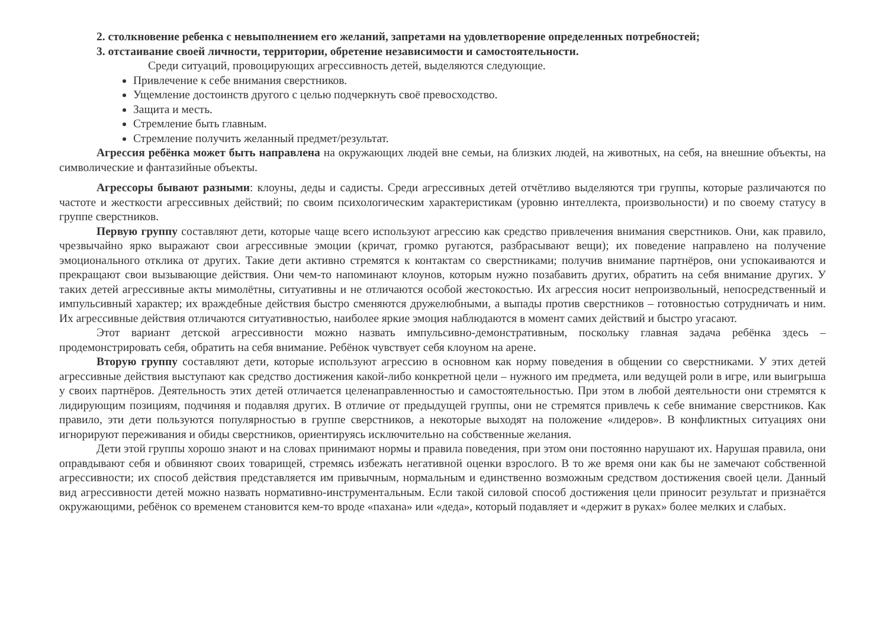2. столкновение ребенка с невыполнением его желаний, запретами на удовлетворение определенных потребностей;
3. отстаивание своей личности, территории, обретение независимости и самостоятельности.
Среди ситуаций, провоцирующих агрессивность детей, выделяются следующие.
Привлечение к себе внимания сверстников.
Ущемление достоинств другого с целью подчеркнуть своё превосходство.
Защита и месть.
Стремление быть главным.
Стремление получить желанный предмет/результат.
Агрессия ребёнка может быть направлена на окружающих людей вне семьи, на близких людей, на животных, на себя, на внешние объекты, на символические и фантазийные объекты.
Агрессоры бывают разными: клоуны, деды и садисты. Среди агрессивных детей отчётливо выделяются три группы, которые различаются по частоте и жесткости агрессивных действий; по своим психологическим характеристикам (уровню интеллекта, произвольности) и по своему статусу в группе сверстников.
Первую группу составляют дети, которые чаще всего используют агрессию как средство привлечения внимания сверстников. Они, как правило, чрезвычайно ярко выражают свои агрессивные эмоции (кричат, громко ругаются, разбрасывают вещи); их поведение направлено на получение эмоционального отклика от других. Такие дети активно стремятся к контактам со сверстниками; получив внимание партнёров, они успокаиваются и прекращают свои вызывающие действия. Они чем-то напоминают клоунов, которым нужно позабавить других, обратить на себя внимание других. У таких детей агрессивные акты мимолётны, ситуативны и не отличаются особой жестокостью. Их агрессия носит непроизвольный, непосредственный и импульсивный характер; их враждебные действия быстро сменяются дружелюбными, а выпады против сверстников – готовностью сотрудничать и ним. Их агрессивные действия отличаются ситуативностью, наиболее яркие эмоция наблюдаются в момент самих действий и быстро угасают.
Этот вариант детской агрессивности можно назвать импульсивно-демонстративным, поскольку главная задача ребёнка здесь – продемонстрировать себя, обратить на себя внимание. Ребёнок чувствует себя клоуном на арене.
Вторую группу составляют дети, которые используют агрессию в основном как норму поведения в общении со сверстниками. У этих детей агрессивные действия выступают как средство достижения какой-либо конкретной цели – нужного им предмета, или ведущей роли в игре, или выигрыша у своих партнёров. Деятельность этих детей отличается целенаправленностью и самостоятельностью. При этом в любой деятельности они стремятся к лидирующим позициям, подчиняя и подавляя других. В отличие от предыдущей группы, они не стремятся привлечь к себе внимание сверстников. Как правило, эти дети пользуются популярностью в группе сверстников, а некоторые выходят на положение «лидеров». В конфликтных ситуациях они игнорируют переживания и обиды сверстников, ориентируясь исключительно на собственные желания.
Дети этой группы хорошо знают и на словах принимают нормы и правила поведения, при этом они постоянно нарушают их. Нарушая правила, они оправдывают себя и обвиняют своих товарищей, стремясь избежать негативной оценки взрослого. В то же время они как бы не замечают собственной агрессивности; их способ действия представляется им привычным, нормальным и единственно возможным средством достижения своей цели. Данный вид агрессивности детей можно назвать нормативно-инструментальным. Если такой силовой способ достижения цели приносит результат и признаётся окружающими, ребёнок со временем становится кем-то вроде «пахана» или «деда», который подавляет и «держит в руках» более мелких и слабых.